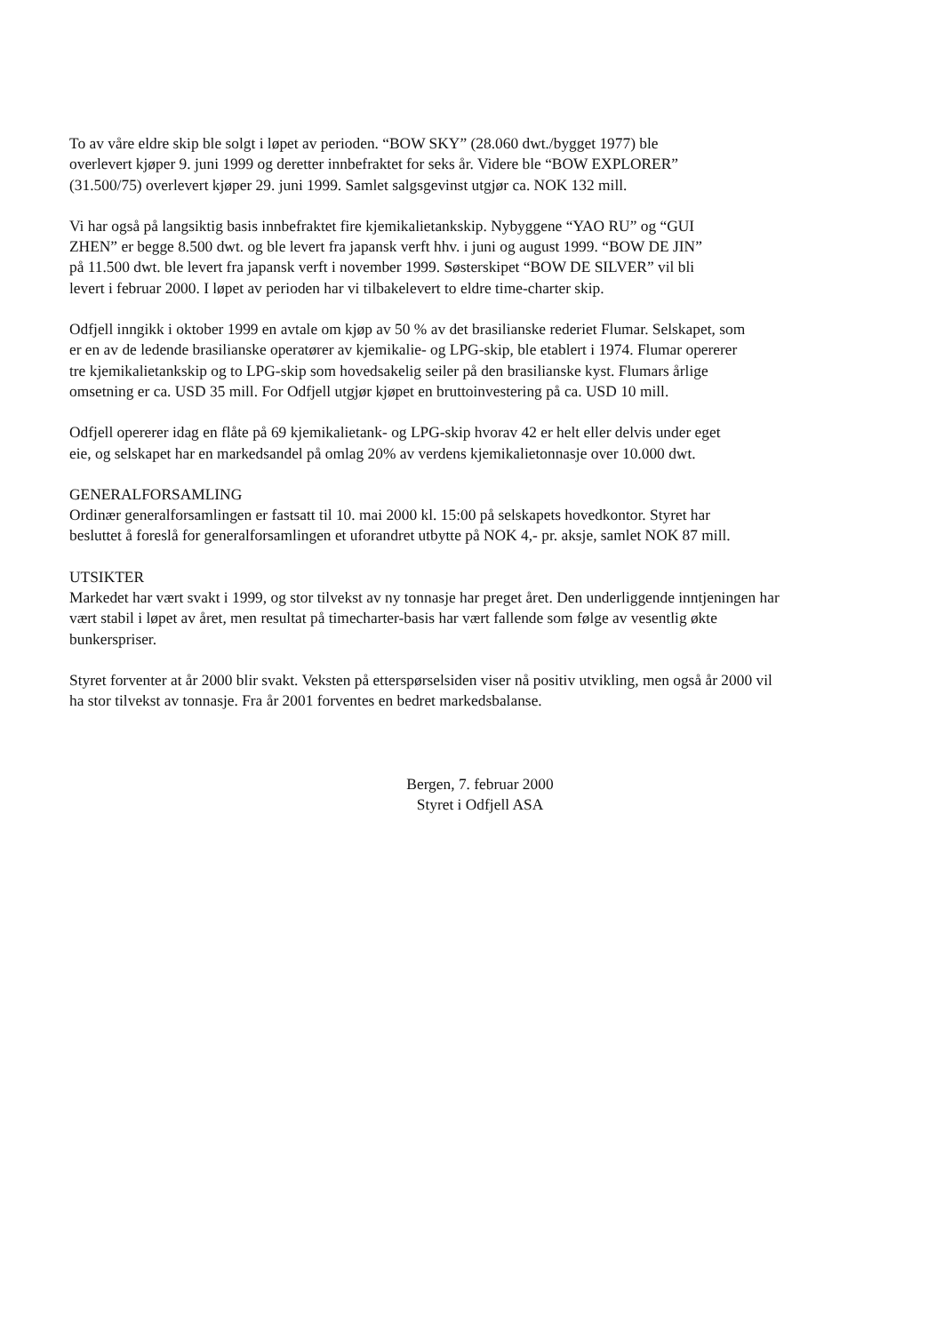To av våre eldre skip ble solgt i løpet av perioden. “BOW SKY” (28.060 dwt./bygget 1977) ble
overlevert kjøper 9. juni 1999 og deretter innbefraktet for seks år. Videre ble “BOW EXPLORER”
(31.500/75) overlevert kjøper 29. juni 1999. Samlet salgsgevinst utgjør ca. NOK 132 mill.
Vi har også på langsiktig basis innbefraktet fire kjemikalietankskip. Nybyggene “YAO RU” og “GUI
ZHEN” er begge 8.500 dwt. og ble levert fra japansk verft hhv. i juni og august 1999. “BOW DE JIN”
på 11.500 dwt. ble levert fra japansk verft i november 1999. Søsterskipet “BOW DE SILVER” vil bli
levert i februar 2000. I løpet av perioden har vi tilbakelevert to eldre time-charter skip.
Odfjell inngikk i oktober 1999 en avtale om kjøp av 50 % av det brasilianske rederiet Flumar. Selskapet, som
er en av de ledende brasilianske operatører av kjemikalie- og LPG-skip, ble etablert i 1974. Flumar opererer
tre kjemikalietankskip og to LPG-skip som hovedsakelig seiler på den brasilianske kyst. Flumars årlige
omsetning er ca. USD 35 mill. For Odfjell utgjør kjøpet en bruttoinvestering på ca. USD 10 mill.
Odfjell opererer idag en flåte på 69 kjemikalietank- og LPG-skip hvorav 42 er helt eller delvis under eget
eie, og selskapet har en markedsandel på omlag 20% av verdens kjemikalietonnasje over 10.000 dwt.
GENERALFORSAMLING
Ordinær generalforsamlingen er fastsatt til 10. mai 2000 kl. 15:00 på selskapets hovedkontor. Styret har
besluttet å foreslå for generalforsamlingen et uforandret utbytte på NOK 4,- pr. aksje, samlet NOK 87 mill.
UTSIKTER
Markedet har vært svakt i 1999, og stor tilvekst av ny tonnasje har preget året. Den underliggende inntjeningen har
vært stabil i løpet av året, men resultat på timecharter-basis har vært fallende som følge av vesentlig økte
bunkerspriser.
Styret forventer at år 2000 blir svakt. Veksten på etterspørselsiden viser nå positiv utvikling, men også år 2000 vil
ha stor tilvekst av tonnasje. Fra år 2001 forventes en bedret markedsbalanse.
Bergen, 7. februar 2000
Styret i Odfjell ASA